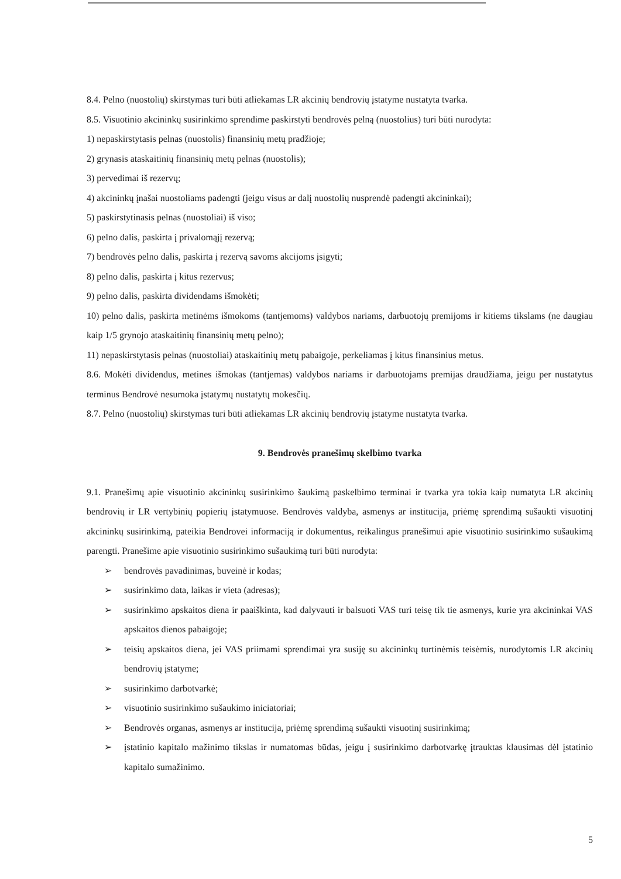8.4. Pelno (nuostolių) skirstymas turi būti atliekamas LR akcinių bendrovių įstatyme nustatyta tvarka.
8.5. Visuotinio akcininkų susirinkimo sprendime paskirstyti bendrovės pelną (nuostolius) turi būti nurodyta:
1) nepaskirstytasis pelnas (nuostolis) finansinių metų pradžioje;
2) grynasis ataskaitinių finansinių metų pelnas (nuostolis);
3) pervedimai iš rezervų;
4) akcininkų įnašai nuostoliams padengti (jeigu visus ar dalį nuostolių nusprendė padengti akcininkai);
5) paskirstytinasis pelnas (nuostoliai) iš viso;
6) pelno dalis, paskirta į privalomąjį rezervą;
7) bendrovės pelno dalis, paskirta į rezervą savoms akcijoms įsigyti;
8) pelno dalis, paskirta į kitus rezervus;
9) pelno dalis, paskirta dividendams išmokėti;
10) pelno dalis, paskirta metinėms išmokoms (tantjemoms) valdybos nariams, darbuotojų premijoms ir kitiems tikslams (ne daugiau kaip 1/5 grynojo ataskaitinių finansinių metų pelno);
11) nepaskirstytasis pelnas (nuostoliai) ataskaitinių metų pabaigoje, perkeliamas į kitus finansinius metus.
8.6. Mokėti dividendus, metines išmokas (tantjemas) valdybos nariams ir darbuotojams premijas draudžiama, jeigu per nustatytus terminus Bendrovė nesumoka įstatymų nustatytų mokesčių.
8.7. Pelno (nuostolių) skirstymas turi būti atliekamas LR akcinių bendrovių įstatyme nustatyta tvarka.
9. Bendrovės pranešimų skelbimo tvarka
9.1. Pranešimų apie visuotinio akcininkų susirinkimo šaukimą paskelbimo terminai ir tvarka yra tokia kaip numatyta LR akcinių bendrovių ir LR vertybinių popierių įstatymuose. Bendrovės valdyba, asmenys ar institucija, priėmę sprendimą sušaukti visuotinį akcininkų susirinkimą, pateikia Bendrovei informaciją ir dokumentus, reikalingus pranešimui apie visuotinio susirinkimo sušaukimą parengti. Pranešime apie visuotinio susirinkimo sušaukimą turi būti nurodyta:
➢ bendrovės pavadinimas, buveinė ir kodas;
➢ susirinkimo data, laikas ir vieta (adresas);
➢ susirinkimo apskaitos diena ir paaiškinta, kad dalyvauti ir balsuoti VAS turi teisę tik tie asmenys, kurie yra akcininkai VAS apskaitos dienos pabaigoje;
➢ teisių apskaitos diena, jei VAS priimami sprendimai yra susiję su akcininkų turtinėmis teisėmis, nurodytomis LR akcinių bendrovių įstatyme;
➢ susirinkimo darbotvarkė;
➢ visuotinio susirinkimo sušaukimo iniciatoriai;
➢ Bendrovės organas, asmenys ar institucija, priėmę sprendimą sušaukti visuotinį susirinkimą;
➢ įstatinio kapitalo mažinimo tikslas ir numatomas būdas, jeigu į susirinkimo darbotvarkę įtrauktas klausimas dėl įstatinio kapitalo sumažinimo.
5